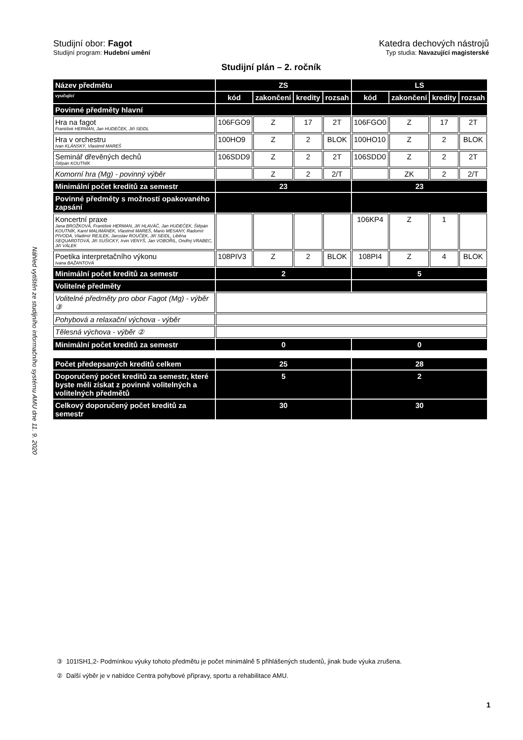Náhled vytištěn ze studijního informačního systému AMU dne 11. 9. 2020
Studijní obor: Fagot Katedra dechových nástrojů
Studijní program: Hudební umění Typ studia: Navazující magisterské
Studijní plán – 2. ročník
| Název předmětu | ZS | | | | LS | | | |
| --- | --- | --- | --- | --- | --- | --- | --- | --- |
| vyučující | kód | zakončení | kredity | rozsah | kód | zakončení | kredity | rozsah |
| Povinné předměty hlavní | | | | | | | | |
| Hra na fagot František HERMAN, Jan HUDEČEK, Jiří SEIDL | 106FGO9 | Z | 17 | 2T | 106FGO0 | Z | 17 | 2T |
| Hra v orchestru Ivan KLÁNSKÝ, Vlastimil MAREŠ | 100HO9 | Z | 2 | BLOK | 100HO10 | Z | 2 | BLOK |
| Seminář dřevěných dechů Štěpán KOUTNÍK | 106SDD9 | Z | 2 | 2T | 106SDD0 | Z | 2 | 2T |
| Komorní hra (Mg) - povinný výběr | | Z | 2 | 2/T | | ZK | 2 | 2/T |
| Minimální počet kreditů za semestr | 23 | | | | 23 | | | |
| Povinné předměty s možností opakovaného zapsání | | | | | | | | |
| Koncertní praxe Jana BROŽKOVÁ, František HERMAN, Jiří HLAVÁČ, Jan HUDEČEK, Štěpán KOUTNÍK, Karel MALIMÁNEK, Vlastimil MAREŠ, Mario MESANY, Radomír PIVODA, Vladimír REJLEK, Jaroslav ROUČEK, Jiří SEIDL, Liběna SEQUARDTOVÁ, Jiří SUŠICKÝ, Irvin VENYŠ, Jan VOBOŘIL, Ondřej VRABEC, Jiří VÁLEK | | | | | 106KP4 | Z | 1 | |
| Poetika interpretačního výkonu Ivana BAŽANTOVÁ | 108PIV3 | Z | 2 | BLOK | 108PI4 | Z | 4 | BLOK |
| Minimální počet kreditů za semestr | 2 | | | | 5 | | | |
| Volitelné předměty | | | | | | | | |
| Volitelné předměty pro obor Fagot (Mg) - výběr ③ | | | | | | | | |
| Pohybová a relaxační výchova - výběr | | | | | | | | |
| Tělesná výchova - výběr ② | | | | | | | | |
| Minimální počet kreditů za semestr | 0 | | | | 0 | | | |
| Počet předepsaných kreditů celkem | 25 | | | | 28 | | | |
| Doporučený počet kreditů za semestr, které byste měli získat z povinně volitelných a volitelných předmětů | 5 | | | | 2 | | | |
| Celkový doporučený počet kreditů za semestr | 30 | | | | 30 | | | |
③ 101ISH1,2- Podmínkou výuky tohoto předmětu je počet minimálně 5 přihlášených studentů, jinak bude výuka zrušena.
② Další výběr je v nabídce Centra pohybové přípravy, sportu a rehabilitace AMU.
1